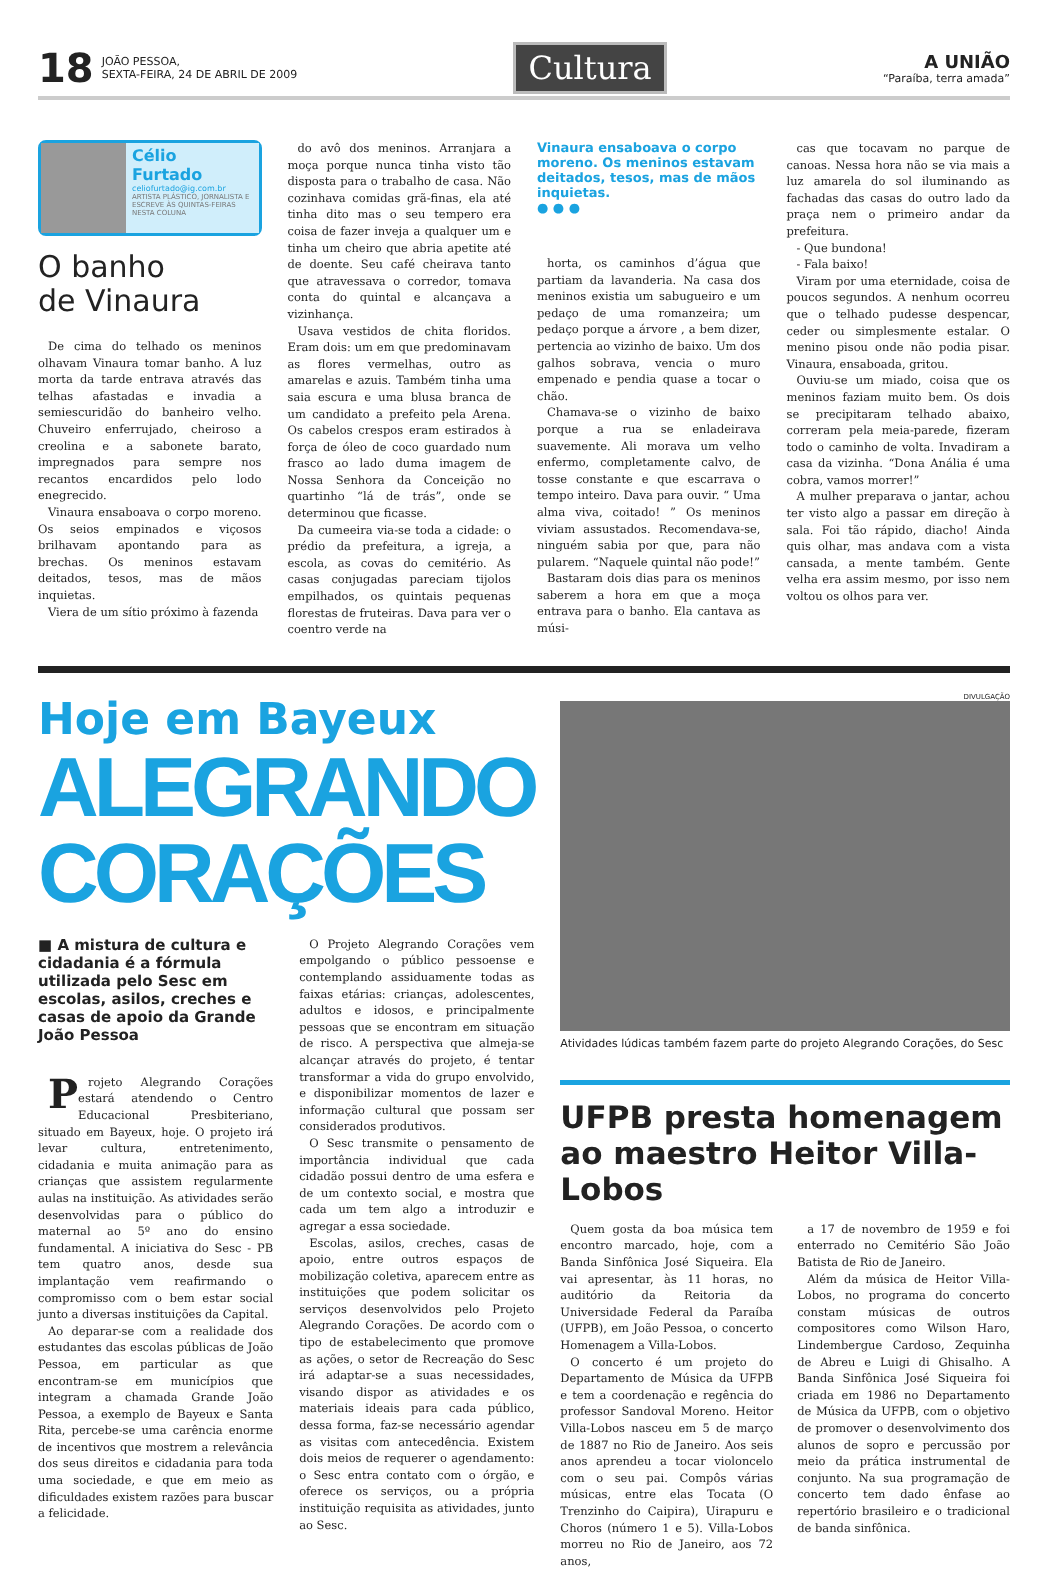18 JOÃO PESSOA,
SEXTA-FEIRA, 24 DE ABRIL DE 2009
Cultura
A UNIÃO
“Paraíba, terra amada”
Célio
Furtado
celiofurtado@ig.com.br
ARTISTA PLÁSTICO, JORNALISTA E ESCREVE ÀS QUINTAS-FEIRAS NESTA COLUNA
O banho
de Vinaura
De cima do telhado os meninos olhavam Vinaura tomar banho. A luz morta da tarde entrava através das telhas afastadas e invadia a semiescuridão do banheiro velho. Chuveiro enferrujado, cheiroso a creolina e a sabonete barato, impregnados para sempre nos recantos encardidos pelo lodo enegrecido.
Vinaura ensaboava o corpo moreno. Os seios empinados e viçosos brilhavam apontando para as brechas. Os meninos estavam deitados, tesos, mas de mãos inquietas.
Viera de um sítio próximo à fazenda
do avô dos meninos. Arranjara a moça porque nunca tinha visto tão disposta para o trabalho de casa. Não cozinhava comidas grã-finas, ela até tinha dito mas o seu tempero era coisa de fazer inveja a qualquer um e tinha um cheiro que abria apetite até de doente. Seu café cheirava tanto que atravessava o corredor, tomava conta do quintal e alcançava a vizinhança.
Usava vestidos de chita floridos. Eram dois: um em que predominavam as flores vermelhas, outro as amarelas e azuis. Também tinha uma saia escura e uma blusa branca de um candidato a prefeito pela Arena. Os cabelos crespos eram estirados à força de óleo de coco guardado num frasco ao lado duma imagem de Nossa Senhora da Conceição no quartinho “lá de trás”, onde se determinou que ficasse.
Da cumeeira via-se toda a cidade: o prédio da prefeitura, a igreja, a escola, as covas do cemitério. As casas conjugadas pareciam tijolos empilhados, os quintais pequenas florestas de fruteiras. Dava para ver o coentro verde na
Vinaura ensaboava o corpo moreno. Os meninos estavam deitados, tesos, mas de mãos inquietas.
● ● ●
horta, os caminhos d’água que partiam da lavanderia. Na casa dos meninos existia um sabugueiro e um pedaço de uma romanzeira; um pedaço porque a árvore , a bem dizer, pertencia ao vizinho de baixo. Um dos galhos sobrava, vencia o muro empenado e pendia quase a tocar o chão.
Chamava-se o vizinho de baixo porque a rua se enladeirava suavemente. Ali morava um velho enfermo, completamente calvo, de tosse constante e que escarrava o tempo inteiro. Dava para ouvir. “ Uma alma viva, coitado! ” Os meninos viviam assustados. Recomendava-se, ninguém sabia por que, para não pularem. “Naquele quintal não pode!”
Bastaram dois dias para os meninos saberem a hora em que a moça entrava para o banho. Ela cantava as músi-
cas que tocavam no parque de canoas. Nessa hora não se via mais a luz amarela do sol iluminando as fachadas das casas do outro lado da praça nem o primeiro andar da prefeitura.
- Que bundona!
- Fala baixo!
Viram por uma eternidade, coisa de poucos segundos. A nenhum ocorreu que o telhado pudesse despencar, ceder ou simplesmente estalar. O menino pisou onde não podia pisar. Vinaura, ensaboada, gritou.
Ouviu-se um miado, coisa que os meninos faziam muito bem. Os dois se precipitaram telhado abaixo, correram pela meia-parede, fizeram todo o caminho de volta. Invadiram a casa da vizinha. “Dona Anália é uma cobra, vamos morrer!”
A mulher preparava o jantar, achou ter visto algo a passar em direção à sala. Foi tão rápido, diacho! Ainda quis olhar, mas andava com a vista cansada, a mente também. Gente velha era assim mesmo, por isso nem voltou os olhos para ver.
Hoje em Bayeux
ALEGRANDO CORAÇÕES
■ A mistura de cultura e cidadania é a fórmula utilizada pelo Sesc em escolas, asilos, creches e casas de apoio da Grande João Pessoa
Projeto Alegrando Corações estará atendendo o Centro Educacional Presbiteriano, situado em Bayeux, hoje. O projeto irá levar cultura, entretenimento, cidadania e muita animação para as crianças que assistem regularmente aulas na instituição. As atividades serão desenvolvidas para o público do maternal ao 5º ano do ensino fundamental. A iniciativa do Sesc - PB tem quatro anos, desde sua implantação vem reafirmando o compromisso com o bem estar social junto a diversas instituições da Capital.
Ao deparar-se com a realidade dos estudantes das escolas públicas de João Pessoa, em particular as que encontram-se em municípios que integram a chamada Grande João Pessoa, a exemplo de Bayeux e Santa Rita, percebe-se uma carência enorme de incentivos que mostrem a relevância dos seus direitos e cidadania para toda uma sociedade, e que em meio as dificuldades existem razões para buscar a felicidade.
O Projeto Alegrando Corações vem empolgando o público pessoense e contemplando assiduamente todas as faixas etárias: crianças, adolescentes, adultos e idosos, e principalmente pessoas que se encontram em situação de risco. A perspectiva que almeja-se alcançar através do projeto, é tentar transformar a vida do grupo envolvido, e disponibilizar momentos de lazer e informação cultural que possam ser considerados produtivos.
O Sesc transmite o pensamento de importância individual que cada cidadão possui dentro de uma esfera e de um contexto social, e mostra que cada um tem algo a introduzir e agregar a essa sociedade.
Escolas, asilos, creches, casas de apoio, entre outros espaços de mobilização coletiva, aparecem entre as instituições que podem solicitar os serviços desenvolvidos pelo Projeto Alegrando Corações. De acordo com o tipo de estabelecimento que promove as ações, o setor de Recreação do Sesc irá adaptar-se a suas necessidades, visando dispor as atividades e os materiais ideais para cada público, dessa forma, faz-se necessário agendar as visitas com antecedência. Existem dois meios de requerer o agendamento: o Sesc entra contato com o órgão, e oferece os serviços, ou a própria instituição requisita as atividades, junto ao Sesc.
DIVULGAÇÃO
Atividades lúdicas também fazem parte do projeto Alegrando Corações, do Sesc
UFPB presta homenagem ao maestro Heitor Villa-Lobos
Quem gosta da boa música tem encontro marcado, hoje, com a Banda Sinfônica José Siqueira. Ela vai apresentar, às 11 horas, no auditório da Reitoria da Universidade Federal da Paraíba (UFPB), em João Pessoa, o concerto Homenagem a Villa-Lobos.
O concerto é um projeto do Departamento de Música da UFPB e tem a coordenação e regência do professor Sandoval Moreno. Heitor Villa-Lobos nasceu em 5 de março de 1887 no Rio de Janeiro. Aos seis anos aprendeu a tocar violoncelo com o seu pai. Compôs várias músicas, entre elas Tocata (O Trenzinho do Caipira), Uirapuru e Choros (número 1 e 5). Villa-Lobos morreu no Rio de Janeiro, aos 72 anos,
a 17 de novembro de 1959 e foi enterrado no Cemitério São João Batista de Rio de Janeiro.
Além da música de Heitor Villa-Lobos, no programa do concerto constam músicas de outros compositores como Wilson Haro, Lindembergue Cardoso, Zequinha de Abreu e Luigi di Ghisalho. A Banda Sinfônica José Siqueira foi criada em 1986 no Departamento de Música da UFPB, com o objetivo de promover o desenvolvimento dos alunos de sopro e percussão por meio da prática instrumental de conjunto. Na sua programação de concerto tem dado ênfase ao repertório brasileiro e o tradicional de banda sinfônica.